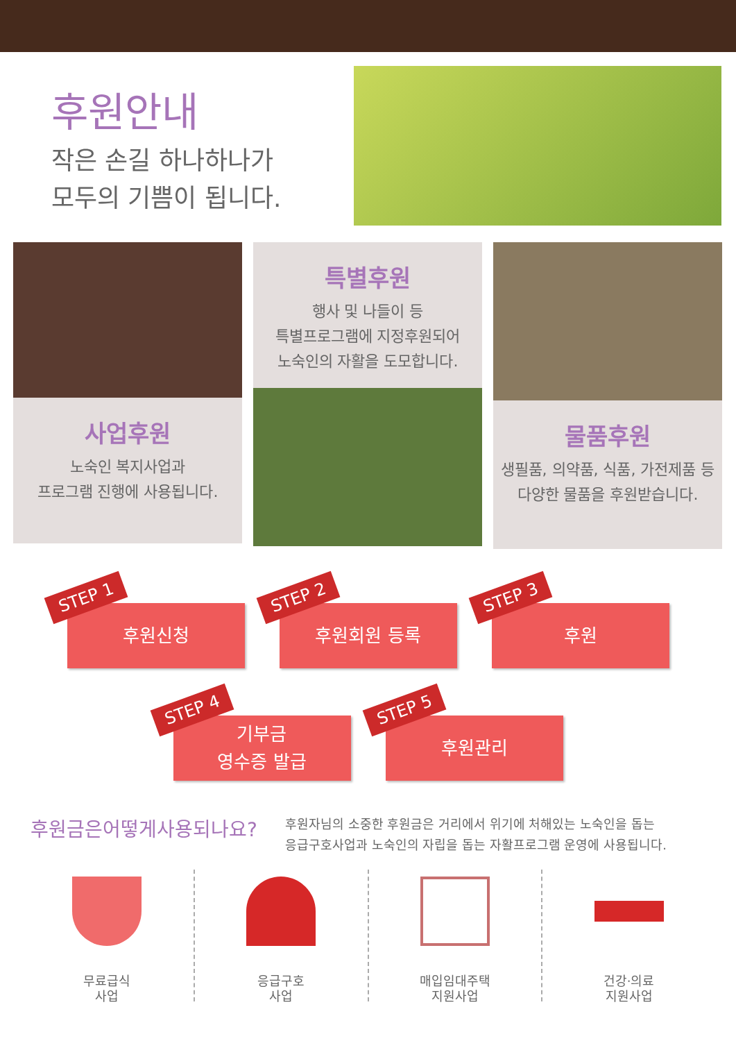후원안내
작은 손길 하나하나가
모두의 기쁨이 됩니다.
사업후원
노숙인 복지사업과
프로그램 진행에 사용됩니다.
특별후원
행사 및 나들이 등
특별프로그램에 지정후원되어
노숙인의 자활을 도모합니다.
물품후원
생필품, 의약품, 식품, 가전제품 등
다양한 물품을 후원받습니다.
STEP 1
후원신청
STEP 2
후원회원 등록
STEP 3
후원
STEP 4
기부금
영수증 발급
STEP 5
후원관리
후원금은어떻게사용되나요?
후원자님의 소중한 후원금은 거리에서 위기에 처해있는 노숙인을 돕는
응급구호사업과 노숙인의 자립을 돕는 자활프로그램 운영에 사용됩니다.
무료급식
사업
응급구호
사업
매입임대주택
지원사업
건강·의료
지원사업